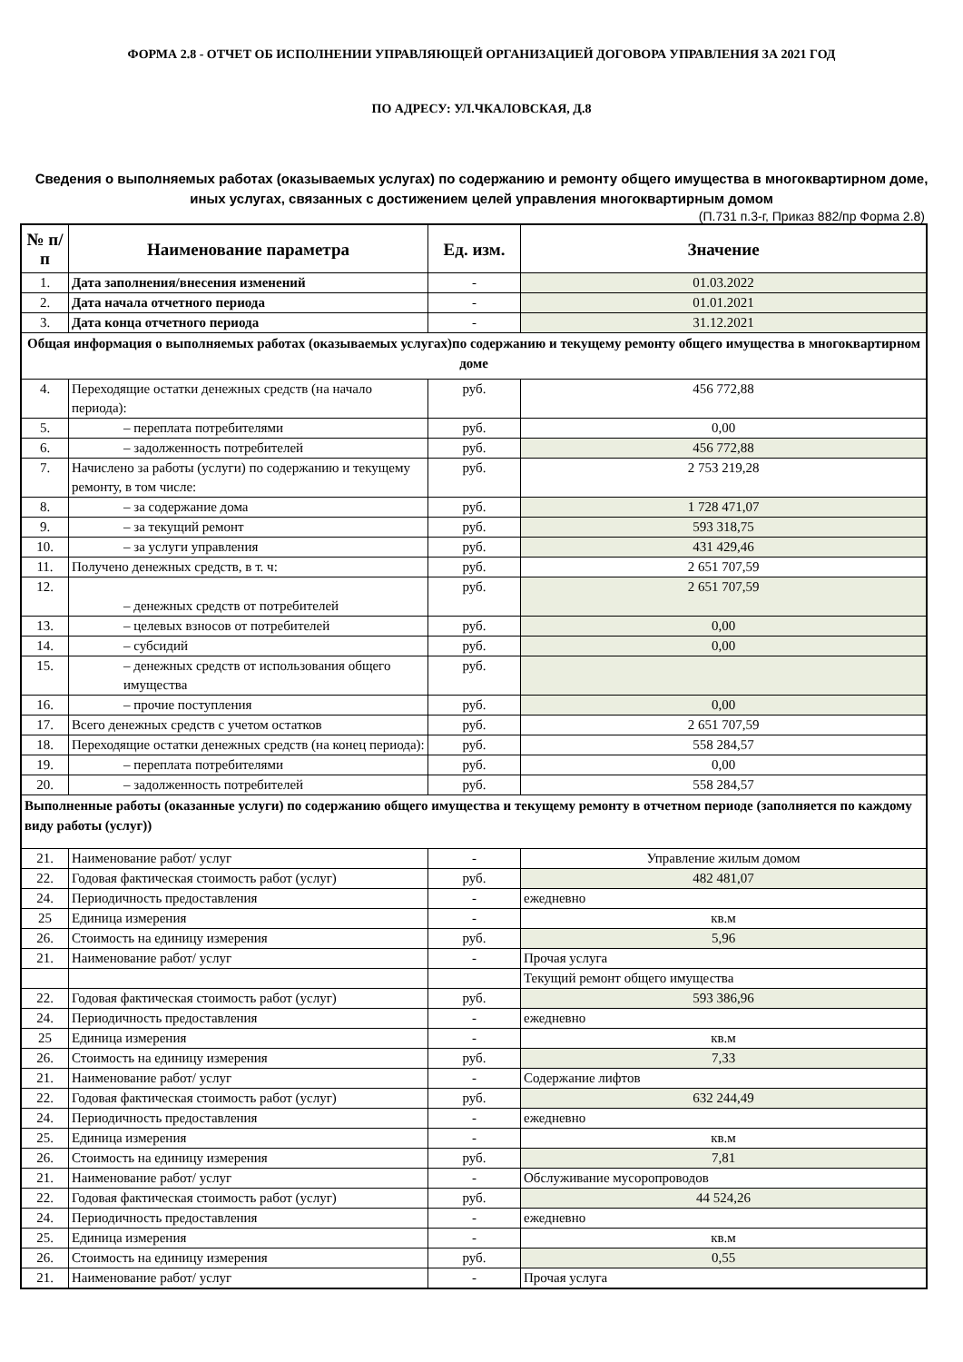ФОРМА 2.8 - ОТЧЕТ ОБ ИСПОЛНЕНИИ УПРАВЛЯЮЩЕЙ ОРГАНИЗАЦИЕЙ ДОГОВОРА УПРАВЛЕНИЯ ЗА 2021 ГОД
ПО АДРЕСУ: УЛ.ЧКАЛОВСКАЯ, Д.8
Сведения о выполняемых работах (оказываемых услугах) по содержанию и ремонту общего имущества в многоквартирном доме, иных услугах, связанных с достижением целей управления многоквартирным домом
(П.731 п.3-г, Приказ 882/пр Форма 2.8)
| № п/п | Наименование параметра | Ед. изм. | Значение |
| --- | --- | --- | --- |
| 1. | Дата заполнения/внесения изменений | - | 01.03.2022 |
| 2. | Дата начала отчетного периода | - | 01.01.2021 |
| 3. | Дата конца отчетного периода | - | 31.12.2021 |
| Общая информация о выполняемых работах (оказываемых услугах)по содержанию и текущему ремонту общего имущества в многоквартирном доме | | | |
| 4. | Переходящие остатки денежных средств (на начало периода): | руб. | 456 772,88 |
| 5. | – переплата потребителями | руб. | 0,00 |
| 6. | – задолженность потребителей | руб. | 456 772,88 |
| 7. | Начислено за работы (услуги) по содержанию и текущему ремонту, в том числе: | руб. | 2 753 219,28 |
| 8. | – за содержание дома | руб. | 1 728 471,07 |
| 9. | – за текущий ремонт | руб. | 593 318,75 |
| 10. | – за услуги управления | руб. | 431 429,46 |
| 11. | Получено денежных средств, в т. ч: | руб. | 2 651 707,59 |
| 12. | – денежных средств от потребителей | руб. | 2 651 707,59 |
| 13. | – целевых взносов от потребителей | руб. | 0,00 |
| 14. | – субсидий | руб. | 0,00 |
| 15. | – денежных средств от использования общего имущества | руб. | |
| 16. | – прочие поступления | руб. | 0,00 |
| 17. | Всего денежных средств с учетом остатков | руб. | 2 651 707,59 |
| 18. | Переходящие остатки денежных средств (на конец периода): | руб. | 558 284,57 |
| 19. | – переплата потребителями | руб. | 0,00 |
| 20. | – задолженность потребителей | руб. | 558 284,57 |
| Выполненные работы (оказанные услуги) по содержанию общего имущества и текущему ремонту в отчетном периоде (заполняется по каждому виду работы (услуг)) | | | |
| 21. | Наименование работ/ услуг | - | Управление жилым домом |
| 22. | Годовая фактическая стоимость работ (услуг) | руб. | 482 481,07 |
| 24. | Периодичность предоставления | - | ежедневно |
| 25 | Единица измерения | - | кв.м |
| 26. | Стоимость на единицу измерения | руб. | 5,96 |
| 21. | Наименование работ/ услуг | - | Прочая услуга |
| | | | Текущий ремонт общего имущества |
| 22. | Годовая фактическая стоимость работ (услуг) | руб. | 593 386,96 |
| 24. | Периодичность предоставления | - | ежедневно |
| 25 | Единица измерения | - | кв.м |
| 26. | Стоимость на единицу измерения | руб. | 7,33 |
| 21. | Наименование работ/ услуг | - | Содержание лифтов |
| 22. | Годовая фактическая стоимость работ (услуг) | руб. | 632 244,49 |
| 24. | Периодичность предоставления | - | ежедневно |
| 25. | Единица измерения | - | кв.м |
| 26. | Стоимость на единицу измерения | руб. | 7,81 |
| 21. | Наименование работ/ услуг | - | Обслуживание мусоропроводов |
| 22. | Годовая фактическая стоимость работ (услуг) | руб. | 44 524,26 |
| 24. | Периодичность предоставления | - | ежедневно |
| 25. | Единица измерения | - | кв.м |
| 26. | Стоимость на единицу измерения | руб. | 0,55 |
| 21. | Наименование работ/ услуг | - | Прочая услуга |